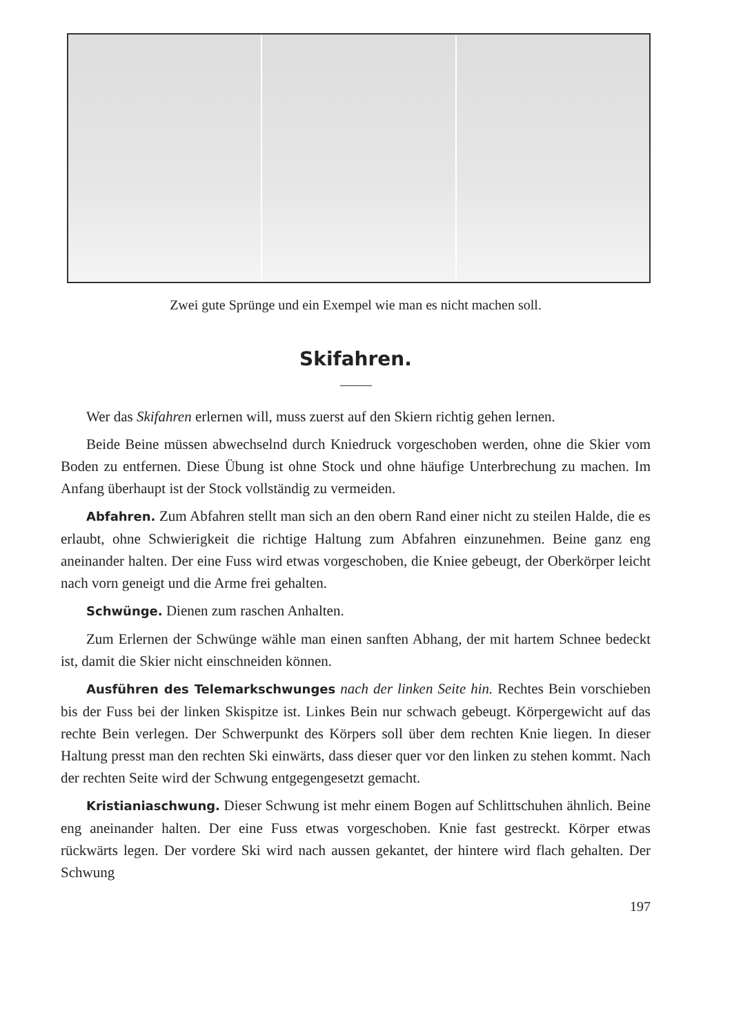Zwei gute Sprünge und ein Exempel wie man es nicht machen soll.
Skifahren.
Wer das Skifahren erlernen will, muss zuerst auf den Skiern richtig gehen lernen.
Beide Beine müssen abwechselnd durch Kniedruck vorgeschoben werden, ohne die Skier vom Boden zu entfernen. Diese Übung ist ohne Stock und ohne häufige Unterbrechung zu machen. Im Anfang überhaupt ist der Stock vollständig zu vermeiden.
Abfahren. Zum Abfahren stellt man sich an den obern Rand einer nicht zu steilen Halde, die es erlaubt, ohne Schwierigkeit die richtige Haltung zum Abfahren einzunehmen. Beine ganz eng aneinander halten. Der eine Fuss wird etwas vorgeschoben, die Kniee gebeugt, der Oberkörper leicht nach vorn geneigt und die Arme frei gehalten.
Schwünge. Dienen zum raschen Anhalten.
Zum Erlernen der Schwünge wähle man einen sanften Abhang, der mit hartem Schnee bedeckt ist, damit die Skier nicht einschneiden können.
Ausführen des Telemarkschwunges nach der linken Seite hin. Rechtes Bein vorschieben bis der Fuss bei der linken Skispitze ist. Linkes Bein nur schwach gebeugt. Körpergewicht auf das rechte Bein verlegen. Der Schwerpunkt des Körpers soll über dem rechten Knie liegen. In dieser Haltung presst man den rechten Ski einwärts, dass dieser quer vor den linken zu stehen kommt. Nach der rechten Seite wird der Schwung entgegengesetzt gemacht.
Kristianiaschwung. Dieser Schwung ist mehr einem Bogen auf Schlittschuhen ähnlich. Beine eng aneinander halten. Der eine Fuss etwas vorgeschoben. Knie fast gestreckt. Körper etwas rückwärts legen. Der vordere Ski wird nach aussen gekantet, der hintere wird flach gehalten. Der Schwung
197